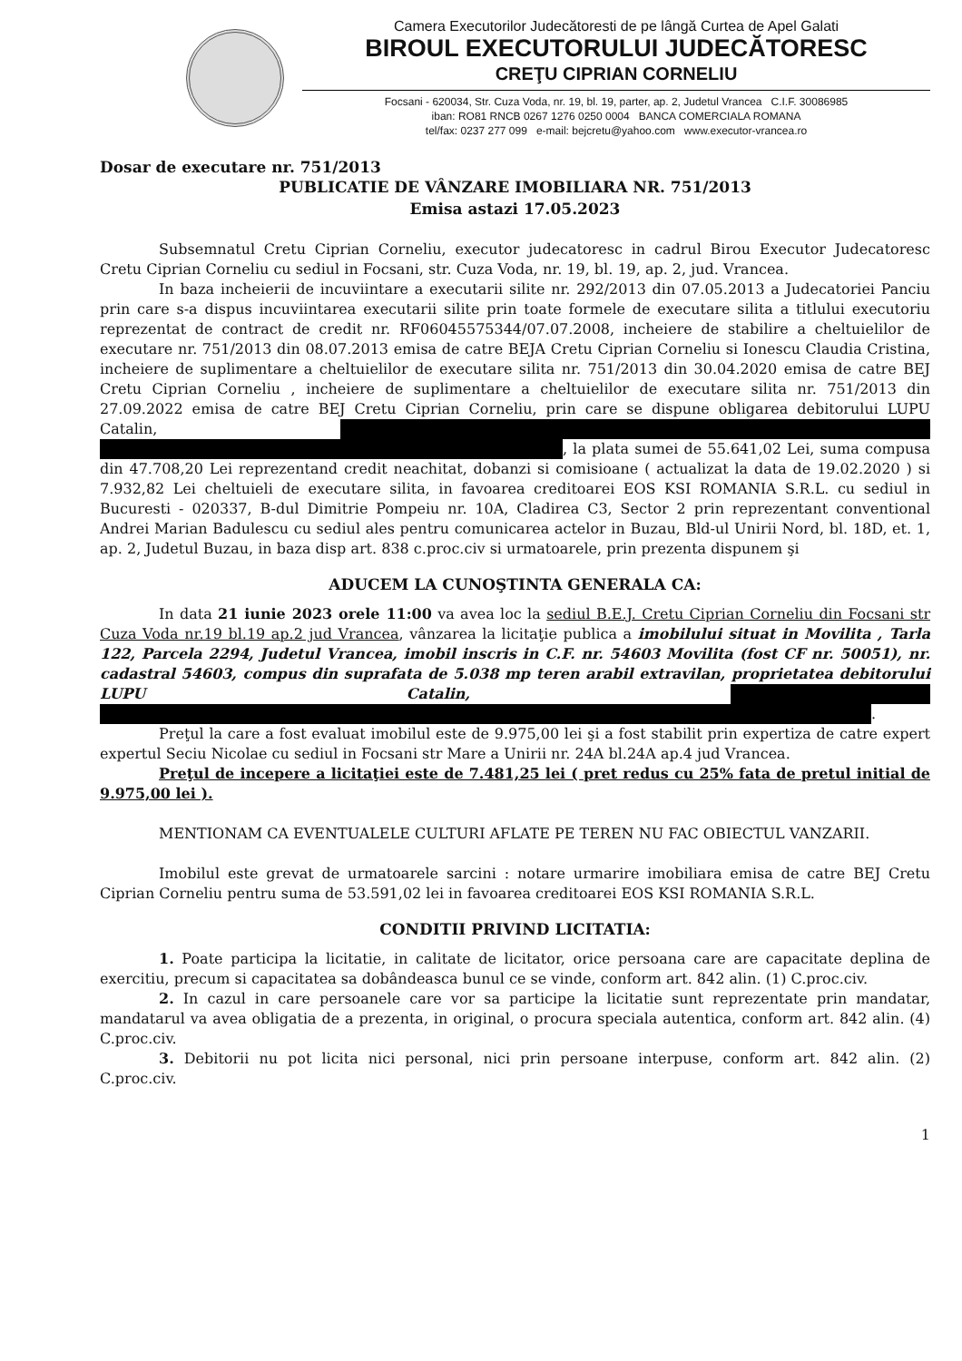Camera Executorilor Judecătoresti de pe lângă Curtea de Apel Galati
BIROUL EXECUTORULUI JUDECĂTORESC
CREŢU CIPRIAN CORNELIU
Focsani - 620034, Str. Cuza Voda, nr. 19, bl. 19, parter, ap. 2, Judetul Vrancea C.I.F. 30086985
iban: RO81 RNCB 0267 1276 0250 0004 BANCA COMERCIALA ROMANA
tel/fax: 0237 277 099 e-mail: bejcretu@yahoo.com www.executor-vrancea.ro
Dosar de executare nr. 751/2013
PUBLICATIE DE VÂNZARE IMOBILIARA NR. 751/2013
Emisa astazi 17.05.2023
Subsemnatul Cretu Ciprian Corneliu, executor judecatoresc in cadrul Birou Executor Judecatoresc Cretu Ciprian Corneliu cu sediul in Focsani, str. Cuza Voda, nr. 19, bl. 19, ap. 2, jud. Vrancea.
In baza incheierii de incuviintare a executarii silite nr. 292/2013 din 07.05.2013 a Judecatoriei Panciu prin care s-a dispus incuviintarea executarii silite prin toate formele de executare silita a titlului executoriu reprezentat de contract de credit nr. RF06045575344/07.07.2008, incheiere de stabilire a cheltuielilor de executare nr. 751/2013 din 08.07.2013 emisa de catre BEJA Cretu Ciprian Corneliu si Ionescu Claudia Cristina, incheiere de suplimentare a cheltuielilor de executare silita nr. 751/2013 din 30.04.2020 emisa de catre BEJ Cretu Ciprian Corneliu , incheiere de suplimentare a cheltuielilor de executare silita nr. 751/2013 din 27.09.2022 emisa de catre BEJ Cretu Ciprian Corneliu, prin care se dispune obligarea debitorului LUPU Catalin, , la plata sumei de 55.641,02 Lei, suma compusa din 47.708,20 Lei reprezentand credit neachitat, dobanzi si comisioane ( actualizat la data de 19.02.2020 ) si 7.932,82 Lei cheltuieli de executare silita, in favoarea creditoarei EOS KSI ROMANIA S.R.L. cu sediul in Bucuresti - 020337, B-dul Dimitrie Pompeiu nr. 10A, Cladirea C3, Sector 2 prin reprezentant conventional Andrei Marian Badulescu cu sediul ales pentru comunicarea actelor in Buzau, Bld-ul Unirii Nord, bl. 18D, et. 1, ap. 2, Judetul Buzau, in baza disp art. 838 c.proc.civ si urmatoarele, prin prezenta dispunem şi
ADUCEM LA CUNOŞTINTA GENERALA CA:
In data 21 iunie 2023 orele 11:00 va avea loc la sediul B.E.J. Cretu Ciprian Corneliu din Focsani str Cuza Voda nr.19 bl.19 ap.2 jud Vrancea, vânzarea la licitaţie publica a imobilului situat in Movilita , Tarla 122, Parcela 2294, Judetul Vrancea, imobil inscris in C.F. nr. 54603 Movilita (fost CF nr. 50051), nr. cadastral 54603, compus din suprafata de 5.038 mp teren arabil extravilan, proprietatea debitorului LUPU Catalin, .
Preţul la care a fost evaluat imobilul este de 9.975,00 lei şi a fost stabilit prin expertiza de catre expert expertul Seciu Nicolae cu sediul in Focsani str Mare a Unirii nr. 24A bl.24A ap.4 jud Vrancea.
Preţul de incepere a licitaţiei este de 7.481,25 lei ( pret redus cu 25% fata de pretul initial de 9.975,00 lei ).
MENTIONAM CA EVENTUALELE CULTURI AFLATE PE TEREN NU FAC OBIECTUL VANZARII.
Imobilul este grevat de urmatoarele sarcini : notare urmarire imobiliara emisa de catre BEJ Cretu Ciprian Corneliu pentru suma de 53.591,02 lei in favoarea creditoarei EOS KSI ROMANIA S.R.L.
CONDITII PRIVIND LICITATIA:
1. Poate participa la licitatie, in calitate de licitator, orice persoana care are capacitate deplina de exercitiu, precum si capacitatea sa dobândeasca bunul ce se vinde, conform art. 842 alin. (1) C.proc.civ.
2. In cazul in care persoanele care vor sa participe la licitatie sunt reprezentate prin mandatar, mandatarul va avea obligatia de a prezenta, in original, o procura speciala autentica, conform art. 842 alin. (4) C.proc.civ.
3. Debitorii nu pot licita nici personal, nici prin persoane interpuse, conform art. 842 alin. (2) C.proc.civ.
1